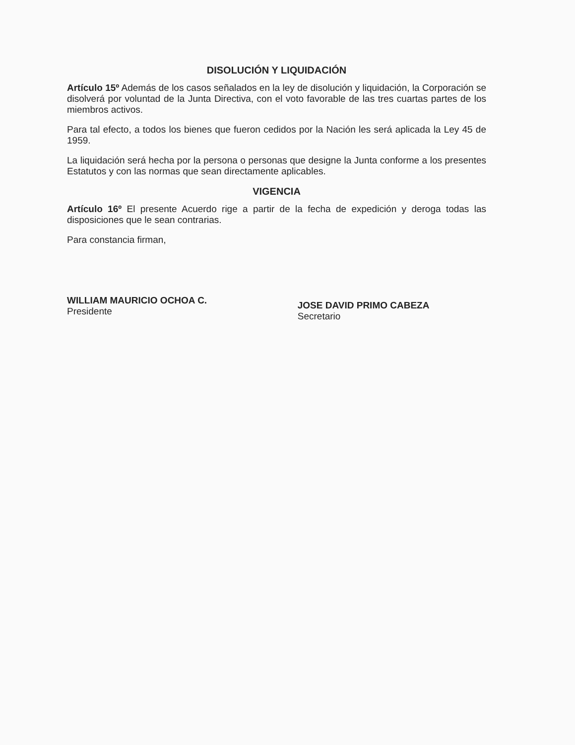DISOLUCIÓN Y LIQUIDACIÓN
Artículo 15º Además de los casos señalados en la ley de disolución y liquidación, la Corporación se disolverá por voluntad de la Junta Directiva, con el voto favorable de las tres cuartas partes de los miembros activos.
Para tal efecto, a todos los bienes que fueron cedidos por la Nación les será aplicada la Ley 45 de 1959.
La liquidación será hecha por la persona o personas que designe la Junta conforme a los presentes Estatutos y con las normas que sean directamente aplicables.
VIGENCIA
Artículo 16º El presente Acuerdo rige a partir de la fecha de expedición y deroga todas las disposiciones que le sean contrarias.
Para constancia firman,
WILLIAM MAURICIO OCHOA C.
Presidente
JOSE DAVID PRIMO CABEZA
Secretario